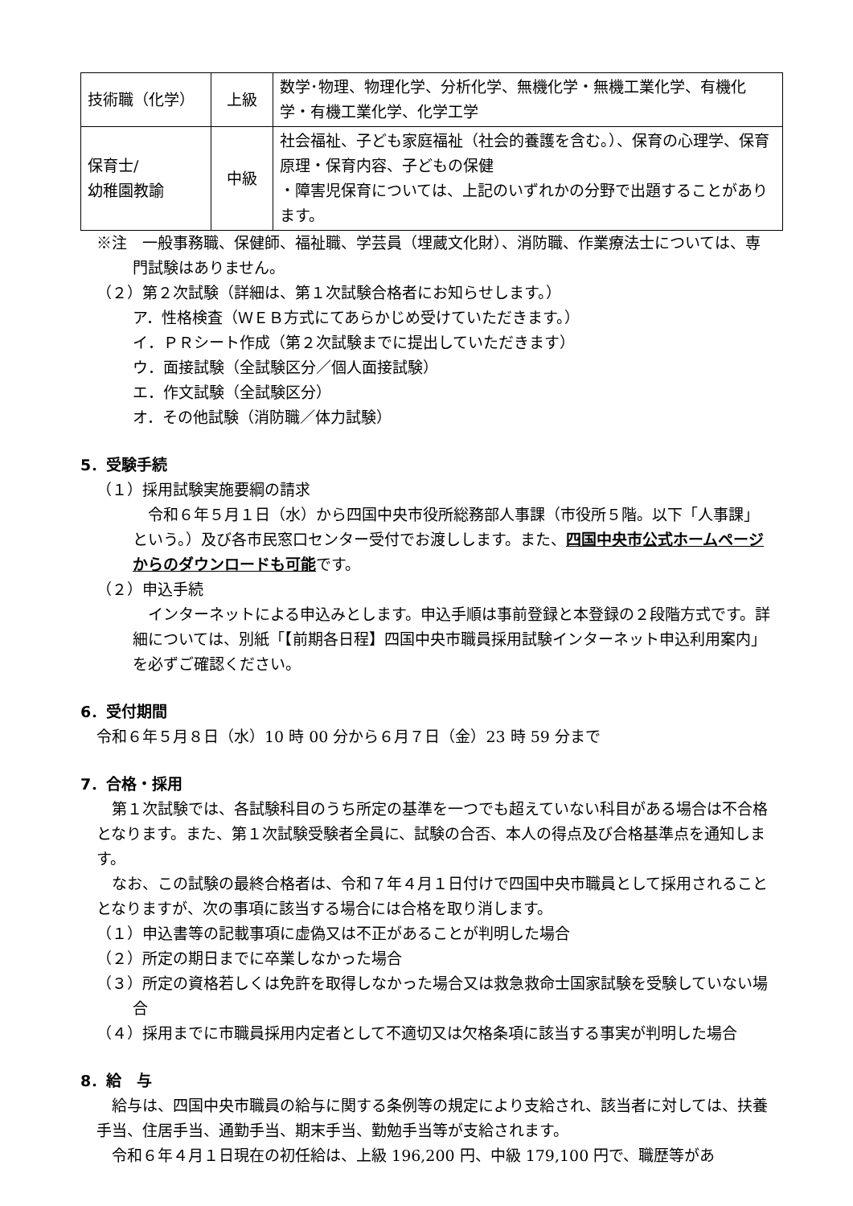| 技術職（化学） | 上級 | 数学･物理、物理化学、分析化学、無機化学・無機工業化学、有機化学・有機工業化学、化学工学 |
| 保育士/ 幼稚園教諭 | 中級 | 社会福祉、子ども家庭福祉（社会的養護を含む。）、保育の心理学、保育原理・保育内容、子どもの保健 ・障害児保育については、上記のいずれかの分野で出題することがあります。 |
※注　一般事務職、保健師、福祉職、学芸員（埋蔵文化財）、消防職、作業療法士については、専門試験はありません。
（２）第２次試験（詳細は、第１次試験合格者にお知らせします。）
ア．性格検査（ＷＥＢ方式にてあらかじめ受けていただきます。）
イ．ＰＲシート作成（第２次試験までに提出していただきます）
ウ．面接試験（全試験区分／個人面接試験）
エ．作文試験（全試験区分）
オ．その他試験（消防職／体力試験）
5．受験手続
（１）採用試験実施要綱の請求
　令和６年５月１日（水）から四国中央市役所総務部人事課（市役所５階。以下「人事課」という。）及び各市民窓口センター受付でお渡しします。また、四国中央市公式ホームページからのダウンロードも可能です。
（２）申込手続
　インターネットによる申込みとします。申込手順は事前登録と本登録の２段階方式です。詳細については、別紙「【前期各日程】四国中央市職員採用試験インターネット申込利用案内」を必ずご確認ください。
6．受付期間
令和６年５月８日（水）10 時 00 分から６月７日（金）23 時 59 分まで
7．合格・採用
　第１次試験では、各試験科目のうち所定の基準を一つでも超えていない科目がある場合は不合格となります。また、第１次試験受験者全員に、試験の合否、本人の得点及び合格基準点を通知します。
　なお、この試験の最終合格者は、令和７年４月１日付けで四国中央市職員として採用されることとなりますが、次の事項に該当する場合には合格を取り消します。
（１）申込書等の記載事項に虚偽又は不正があることが判明した場合
（２）所定の期日までに卒業しなかった場合
（３）所定の資格若しくは免許を取得しなかった場合又は救急救命士国家試験を受験していない場合
（４）採用までに市職員採用内定者として不適切又は欠格条項に該当する事実が判明した場合
8．給　与
　給与は、四国中央市職員の給与に関する条例等の規定により支給され、該当者に対しては、扶養手当、住居手当、通勤手当、期末手当、勤勉手当等が支給されます。
　令和６年４月１日現在の初任給は、上級 196,200 円、中級 179,100 円で、職歴等があ